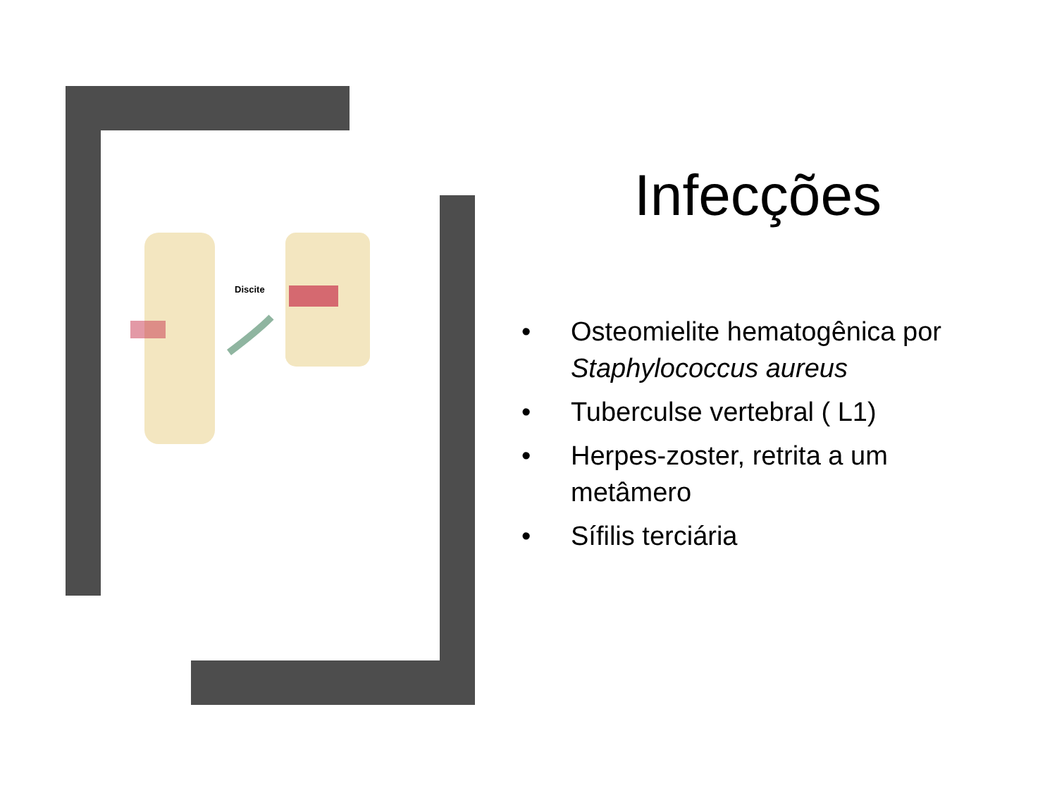Discite
Infecções
• Osteomielite hematogênica por Staphylococcus aureus
• Tuberculse vertebral ( L1)
• Herpes-zoster, retrita a um metâmero
• Sífilis terciária